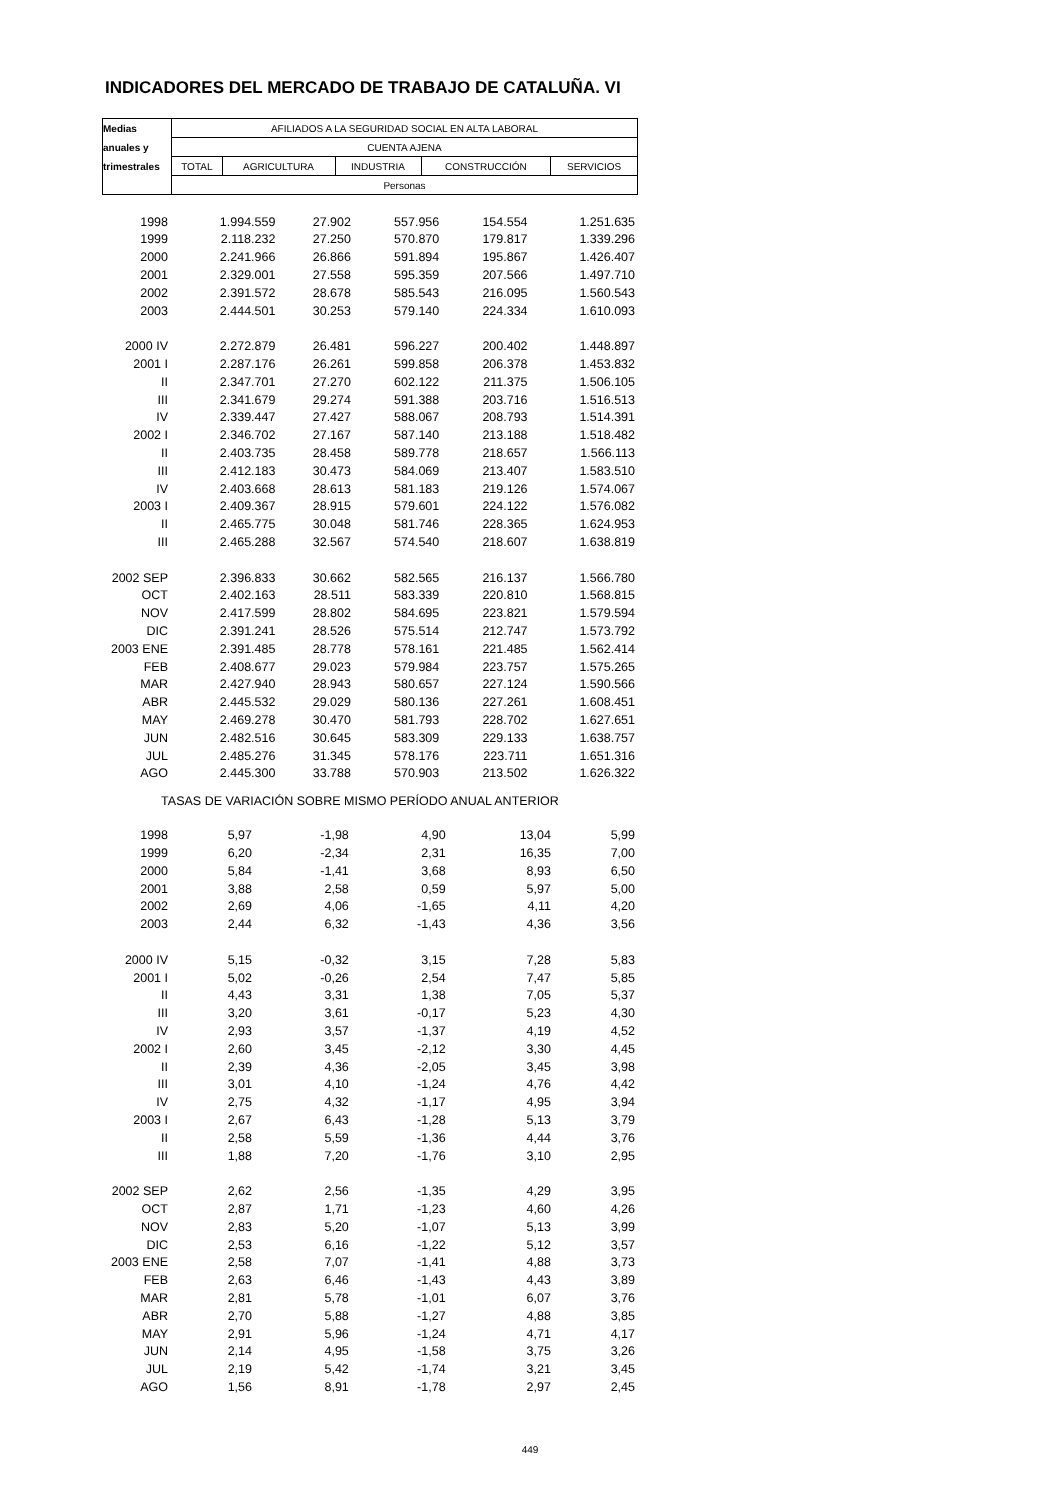INDICADORES DEL MERCADO DE TRABAJO DE CATALUÑA. VI
| Medias | AFILIADOS A LA SEGURIDAD SOCIAL EN ALTA LABORAL | | | | |
| anuales y | CUENTA AJENA | | | | |
| trimestrales | TOTAL | AGRICULTURA | INDUSTRIA | CONSTRUCCIÓN | SERVICIOS |
| | Personas | | | | |
| 1998 | 1.994.559 | 27.902 | 557.956 | 154.554 | 1.251.635 |
| 1999 | 2.118.232 | 27.250 | 570.870 | 179.817 | 1.339.296 |
| 2000 | 2.241.966 | 26.866 | 591.894 | 195.867 | 1.426.407 |
| 2001 | 2.329.001 | 27.558 | 595.359 | 207.566 | 1.497.710 |
| 2002 | 2.391.572 | 28.678 | 585.543 | 216.095 | 1.560.543 |
| 2003 | 2.444.501 | 30.253 | 579.140 | 224.334 | 1.610.093 |
| 2000 IV | 2.272.879 | 26.481 | 596.227 | 200.402 | 1.448.897 |
| 2001 I | 2.287.176 | 26.261 | 599.858 | 206.378 | 1.453.832 |
| II | 2.347.701 | 27.270 | 602.122 | 211.375 | 1.506.105 |
| III | 2.341.679 | 29.274 | 591.388 | 203.716 | 1.516.513 |
| IV | 2.339.447 | 27.427 | 588.067 | 208.793 | 1.514.391 |
| 2002 I | 2.346.702 | 27.167 | 587.140 | 213.188 | 1.518.482 |
| II | 2.403.735 | 28.458 | 589.778 | 218.657 | 1.566.113 |
| III | 2.412.183 | 30.473 | 584.069 | 213.407 | 1.583.510 |
| IV | 2.403.668 | 28.613 | 581.183 | 219.126 | 1.574.067 |
| 2003 I | 2.409.367 | 28.915 | 579.601 | 224.122 | 1.576.082 |
| II | 2.465.775 | 30.048 | 581.746 | 228.365 | 1.624.953 |
| III | 2.465.288 | 32.567 | 574.540 | 218.607 | 1.638.819 |
| 2002 SEP | 2.396.833 | 30.662 | 582.565 | 216.137 | 1.566.780 |
| OCT | 2.402.163 | 28.511 | 583.339 | 220.810 | 1.568.815 |
| NOV | 2.417.599 | 28.802 | 584.695 | 223.821 | 1.579.594 |
| DIC | 2.391.241 | 28.526 | 575.514 | 212.747 | 1.573.792 |
| 2003 ENE | 2.391.485 | 28.778 | 578.161 | 221.485 | 1.562.414 |
| FEB | 2.408.677 | 29.023 | 579.984 | 223.757 | 1.575.265 |
| MAR | 2.427.940 | 28.943 | 580.657 | 227.124 | 1.590.566 |
| ABR | 2.445.532 | 29.029 | 580.136 | 227.261 | 1.608.451 |
| MAY | 2.469.278 | 30.470 | 581.793 | 228.702 | 1.627.651 |
| JUN | 2.482.516 | 30.645 | 583.309 | 229.133 | 1.638.757 |
| JUL | 2.485.276 | 31.345 | 578.176 | 223.711 | 1.651.316 |
| AGO | 2.445.300 | 33.788 | 570.903 | 213.502 | 1.626.322 |
TASAS DE VARIACIÓN SOBRE MISMO PERÍODO ANUAL ANTERIOR
| 1998 | 5,97 | -1,98 | 4,90 | 13,04 | 5,99 |
| 1999 | 6,20 | -2,34 | 2,31 | 16,35 | 7,00 |
| 2000 | 5,84 | -1,41 | 3,68 | 8,93 | 6,50 |
| 2001 | 3,88 | 2,58 | 0,59 | 5,97 | 5,00 |
| 2002 | 2,69 | 4,06 | -1,65 | 4,11 | 4,20 |
| 2003 | 2,44 | 6,32 | -1,43 | 4,36 | 3,56 |
| 2000 IV | 5,15 | -0,32 | 3,15 | 7,28 | 5,83 |
| 2001 I | 5,02 | -0,26 | 2,54 | 7,47 | 5,85 |
| II | 4,43 | 3,31 | 1,38 | 7,05 | 5,37 |
| III | 3,20 | 3,61 | -0,17 | 5,23 | 4,30 |
| IV | 2,93 | 3,57 | -1,37 | 4,19 | 4,52 |
| 2002 I | 2,60 | 3,45 | -2,12 | 3,30 | 4,45 |
| II | 2,39 | 4,36 | -2,05 | 3,45 | 3,98 |
| III | 3,01 | 4,10 | -1,24 | 4,76 | 4,42 |
| IV | 2,75 | 4,32 | -1,17 | 4,95 | 3,94 |
| 2003 I | 2,67 | 6,43 | -1,28 | 5,13 | 3,79 |
| II | 2,58 | 5,59 | -1,36 | 4,44 | 3,76 |
| III | 1,88 | 7,20 | -1,76 | 3,10 | 2,95 |
| 2002 SEP | 2,62 | 2,56 | -1,35 | 4,29 | 3,95 |
| OCT | 2,87 | 1,71 | -1,23 | 4,60 | 4,26 |
| NOV | 2,83 | 5,20 | -1,07 | 5,13 | 3,99 |
| DIC | 2,53 | 6,16 | -1,22 | 5,12 | 3,57 |
| 2003 ENE | 2,58 | 7,07 | -1,41 | 4,88 | 3,73 |
| FEB | 2,63 | 6,46 | -1,43 | 4,43 | 3,89 |
| MAR | 2,81 | 5,78 | -1,01 | 6,07 | 3,76 |
| ABR | 2,70 | 5,88 | -1,27 | 4,88 | 3,85 |
| MAY | 2,91 | 5,96 | -1,24 | 4,71 | 4,17 |
| JUN | 2,14 | 4,95 | -1,58 | 3,75 | 3,26 |
| JUL | 2,19 | 5,42 | -1,74 | 3,21 | 3,45 |
| AGO | 1,56 | 8,91 | -1,78 | 2,97 | 2,45 |
449